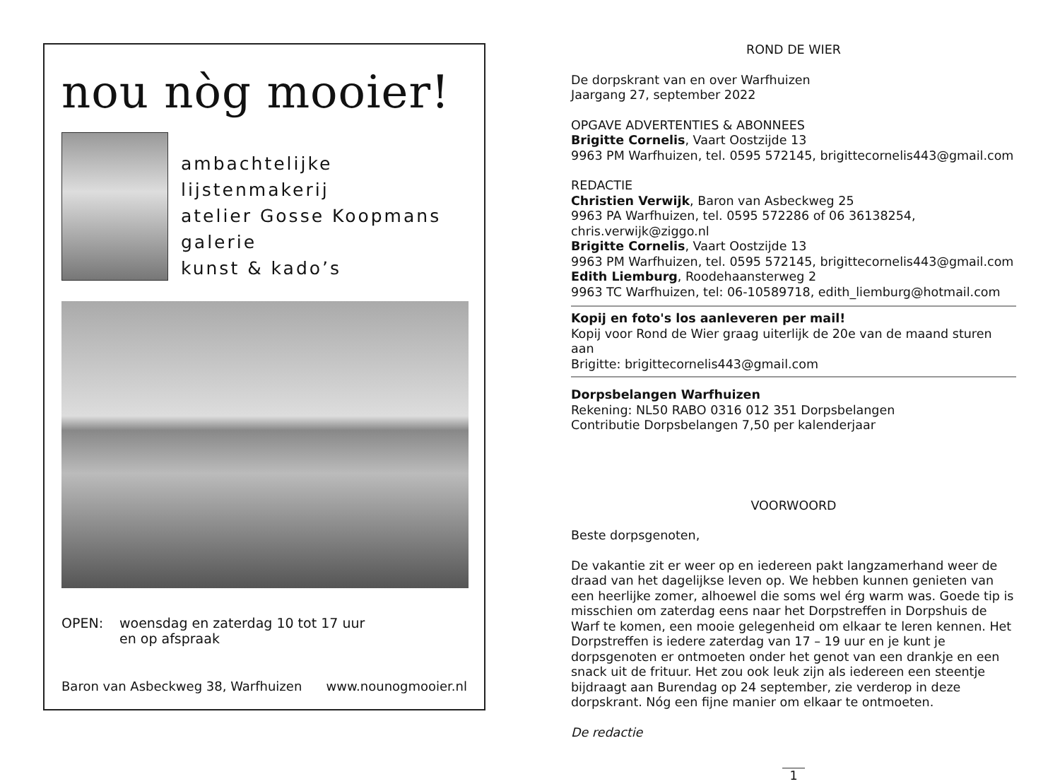nou nòg mooier!
ambachtelijke lijstenmakerij
atelier Gosse Koopmans
galerie
kunst & kado’s
OPEN: woensdag en zaterdag 10 tot 17 uur
en op afspraak
Baron van Asbeckweg 38, Warfhuizen www.nounogmooier.nl
ROND DE WIER
De dorpskrant van en over Warfhuizen
Jaargang 27, september 2022
OPGAVE ADVERTENTIES & ABONNEES
Brigitte Cornelis, Vaart Oostzijde 13
9963 PM Warfhuizen, tel. 0595 572145, brigittecornelis443@gmail.com
REDACTIE
Christien Verwijk, Baron van Asbeckweg 25
9963 PA Warfhuizen, tel. 0595 572286 of 06 36138254, chris.verwijk@ziggo.nl
Brigitte Cornelis, Vaart Oostzijde 13
9963 PM Warfhuizen, tel. 0595 572145, brigittecornelis443@gmail.com
Edith Liemburg, Roodehaansterweg 2
9963 TC Warfhuizen, tel: 06-10589718, edith_liemburg@hotmail.com
Kopij en foto's los aanleveren per mail!
Kopij voor Rond de Wier graag uiterlijk de 20e van de maand sturen aan
Brigitte: brigittecornelis443@gmail.com
Dorpsbelangen Warfhuizen
Rekening: NL50 RABO 0316 012 351 Dorpsbelangen
Contributie Dorpsbelangen 7,50 per kalenderjaar
VOORWOORD
Beste dorpsgenoten,
De vakantie zit er weer op en iedereen pakt langzamerhand weer de draad van het dagelijkse leven op. We hebben kunnen genieten van een heerlijke zomer, alhoewel die soms wel érg warm was. Goede tip is misschien om zaterdag eens naar het Dorpstreffen in Dorpshuis de Warf te komen, een mooie gelegenheid om elkaar te leren kennen. Het Dorpstreffen is iedere zaterdag van 17 – 19 uur en je kunt je dorpsgenoten er ontmoeten onder het genot van een drankje en een snack uit de frituur. Het zou ook leuk zijn als iedereen een steentje bijdraagt aan Burendag op 24 september, zie verderop in deze dorpskrant. Nóg een fijne manier om elkaar te ontmoeten.
De redactie
1